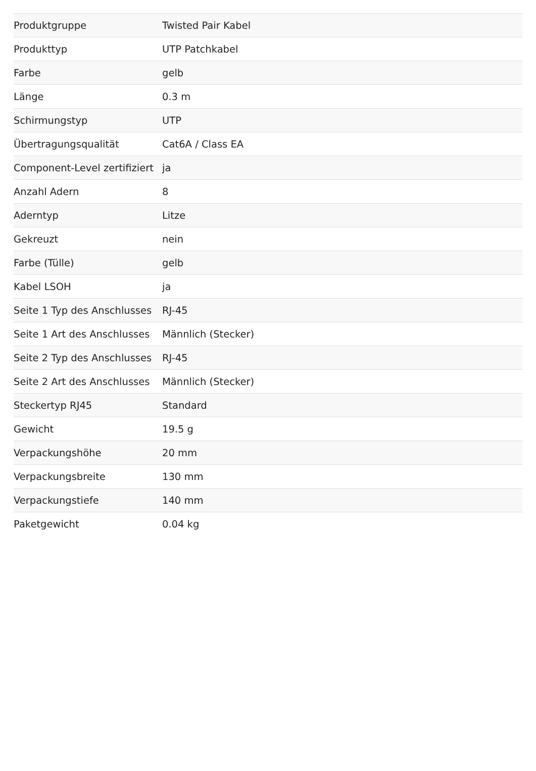| Produktgruppe | Twisted Pair Kabel |
| Produkttyp | UTP Patchkabel |
| Farbe | gelb |
| Länge | 0.3 m |
| Schirmungstyp | UTP |
| Übertragungsqualität | Cat6A / Class EA |
| Component-Level zertifiziert | ja |
| Anzahl Adern | 8 |
| Aderntyp | Litze |
| Gekreuzt | nein |
| Farbe (Tülle) | gelb |
| Kabel LSOH | ja |
| Seite 1 Typ des Anschlusses | RJ-45 |
| Seite 1 Art des Anschlusses | Männlich (Stecker) |
| Seite 2 Typ des Anschlusses | RJ-45 |
| Seite 2 Art des Anschlusses | Männlich (Stecker) |
| Steckertyp RJ45 | Standard |
| Gewicht | 19.5 g |
| Verpackungshöhe | 20 mm |
| Verpackungsbreite | 130 mm |
| Verpackungstiefe | 140 mm |
| Paketgewicht | 0.04 kg |